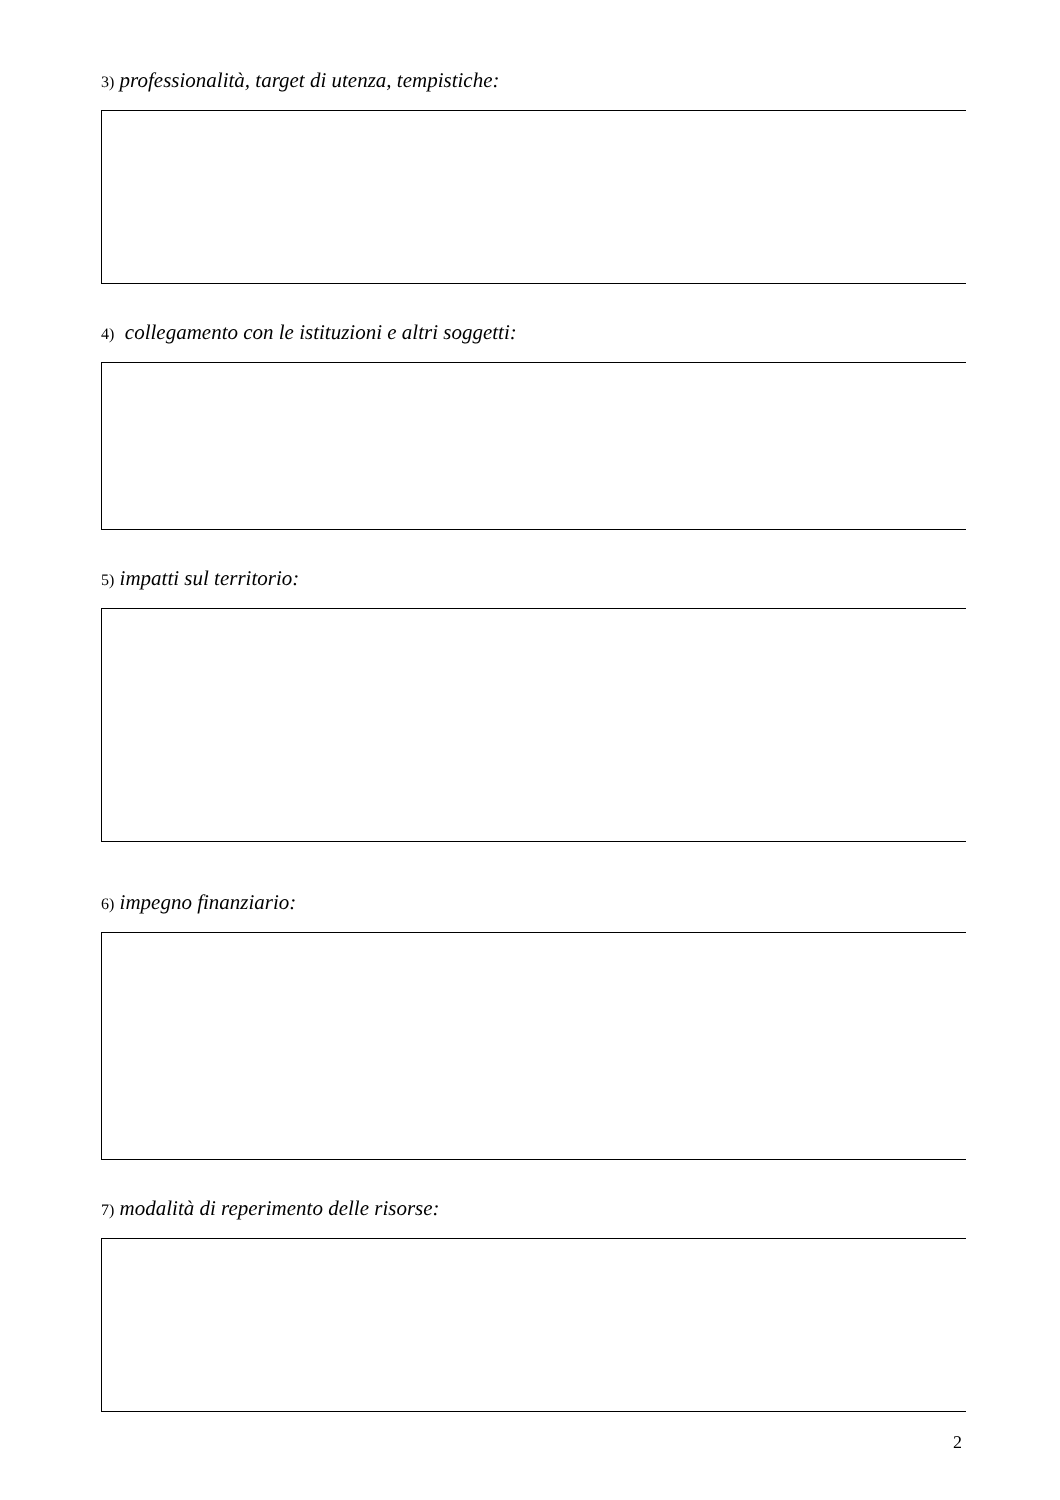3) professionalità, target di utenza, tempistiche:
4) collegamento con le istituzioni e altri soggetti:
5) impatti sul territorio:
6) impegno finanziario:
7) modalità di reperimento delle risorse:
2